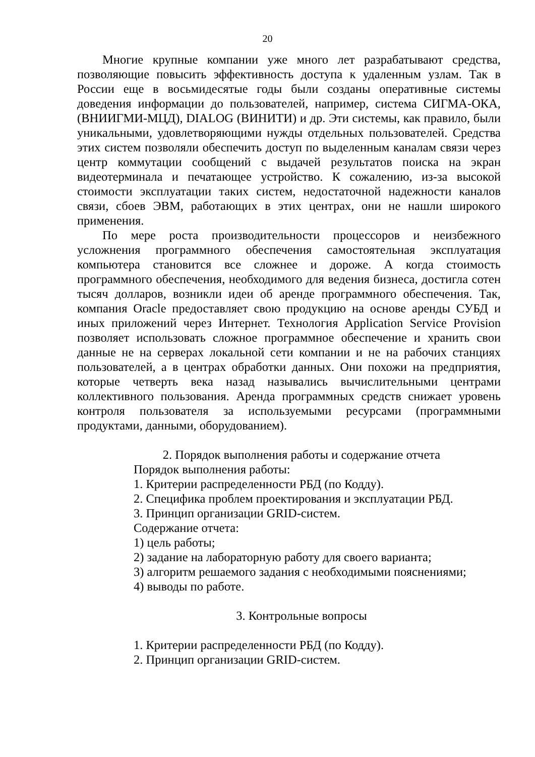20
Многие крупные компании уже много лет разрабатывают средства, позволяющие повысить эффективность доступа к удаленным узлам. Так в России еще в восьмидесятые годы были созданы оперативные системы доведения информации до пользователей, например, система СИГМА-ОКА, (ВНИИГМИ-МЦД), DIALOG (ВИНИТИ) и др. Эти системы, как правило, были уникальными, удовлетворяющими нужды отдельных пользователей. Средства этих систем позволяли обеспечить доступ по выделенным каналам связи через центр коммутации сообщений с выдачей результатов поиска на экран видеотерминала и печатающее устройство. К сожалению, из-за высокой стоимости эксплуатации таких систем, недостаточной надежности каналов связи, сбоев ЭВМ, работающих в этих центрах, они не нашли широкого применения.
По мере роста производительности процессоров и неизбежного усложнения программного обеспечения самостоятельная эксплуатация компьютера становится все сложнее и дороже. А когда стоимость программного обеспечения, необходимого для ведения бизнеса, достигла сотен тысяч долларов, возникли идеи об аренде программного обеспечения. Так, компания Oracle предоставляет свою продукцию на основе аренды СУБД и иных приложений через Интернет. Технология Application Service Provision позволяет использовать сложное программное обеспечение и хранить свои данные не на серверах локальной сети компании и не на рабочих станциях пользователей, а в центрах обработки данных. Они похожи на предприятия, которые четверть века назад назывались вычислительными центрами коллективного пользования. Аренда программных средств снижает уровень контроля пользователя за используемыми ресурсами (программными продуктами, данными, оборудованием).
2. Порядок выполнения работы и содержание отчета
Порядок выполнения работы:
1. Критерии распределенности РБД (по Кодду).
2. Специфика проблем проектирования и эксплуатации РБД.
3. Принцип организации GRID-систем.
Содержание отчета:
1) цель работы;
2) задание на лабораторную работу для своего варианта;
3) алгоритм решаемого задания с необходимыми пояснениями;
4) выводы по работе.
3. Контрольные вопросы
1. Критерии распределенности РБД (по Кодду).
2. Принцип организации GRID-систем.